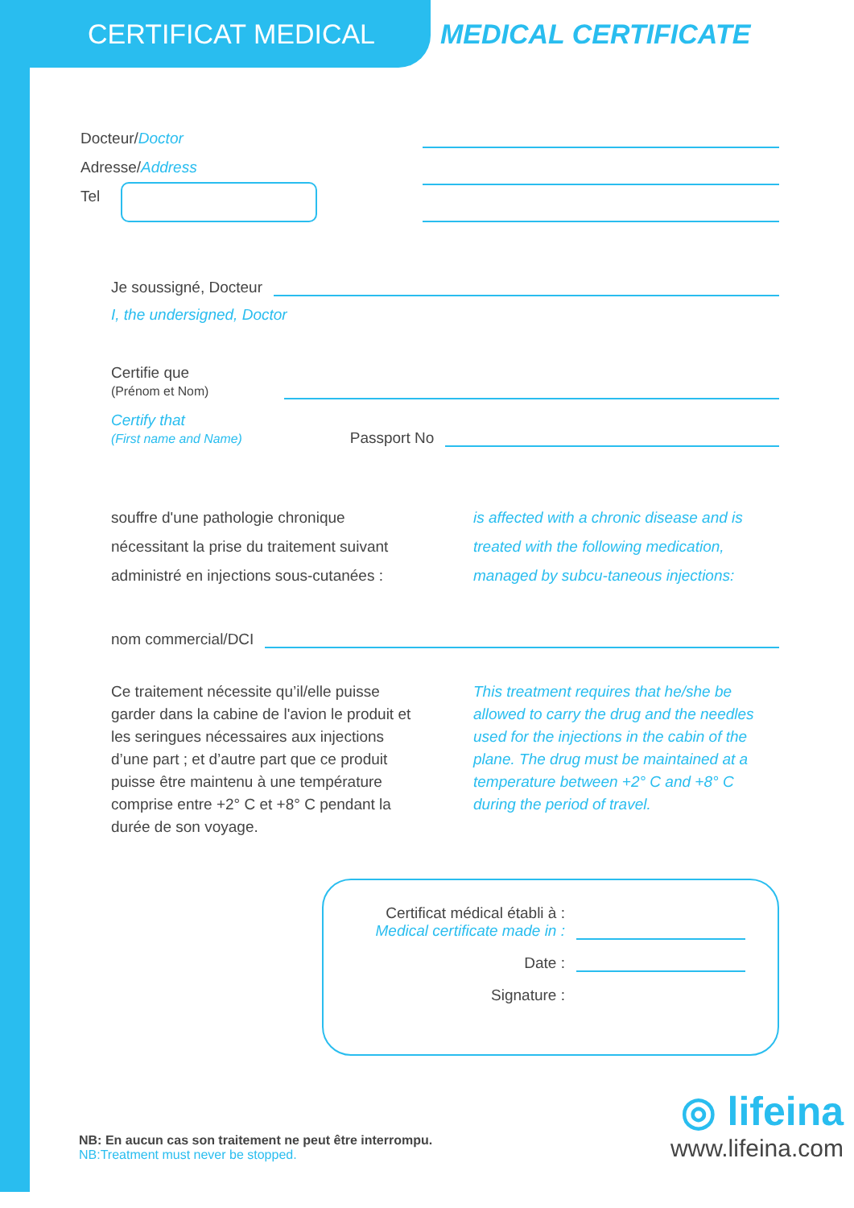CERTIFICAT MEDICAL MEDICAL CERTIFICATE
Docteur/Doctor
Adresse/Address
Tel
Je soussigné, Docteur
I, the undersigned, Doctor
Certifie que
(Prénom et Nom)
Certify that
(First name and Name)
Passport No
souffre d'une pathologie chronique nécessitant la prise du traitement suivant administré en injections sous-cutanées :
is affected with a chronic disease and is treated with the following medication, managed by subcu-taneous injections:
nom commercial/DCI
Ce traitement nécessite qu’il/elle puisse garder dans la cabine de l'avion le produit et les seringues nécessaires aux injections d’une part ; et d’autre part que ce produit puisse être maintenu à une température comprise entre +2° C et +8° C pendant la durée de son voyage.
This treatment requires that he/she be allowed to carry the drug and the needles used for the injections in the cabin of the plane. The drug must be maintained at a temperature between +2° C and +8° C during the period of travel.
Certificat médical établi à :
Medical certificate made in :
Date :
Signature :
NB: En aucun cas son traitement ne peut être interrompu.
NB:Treatment must never be stopped.
◎ lifeina
www.lifeina.com